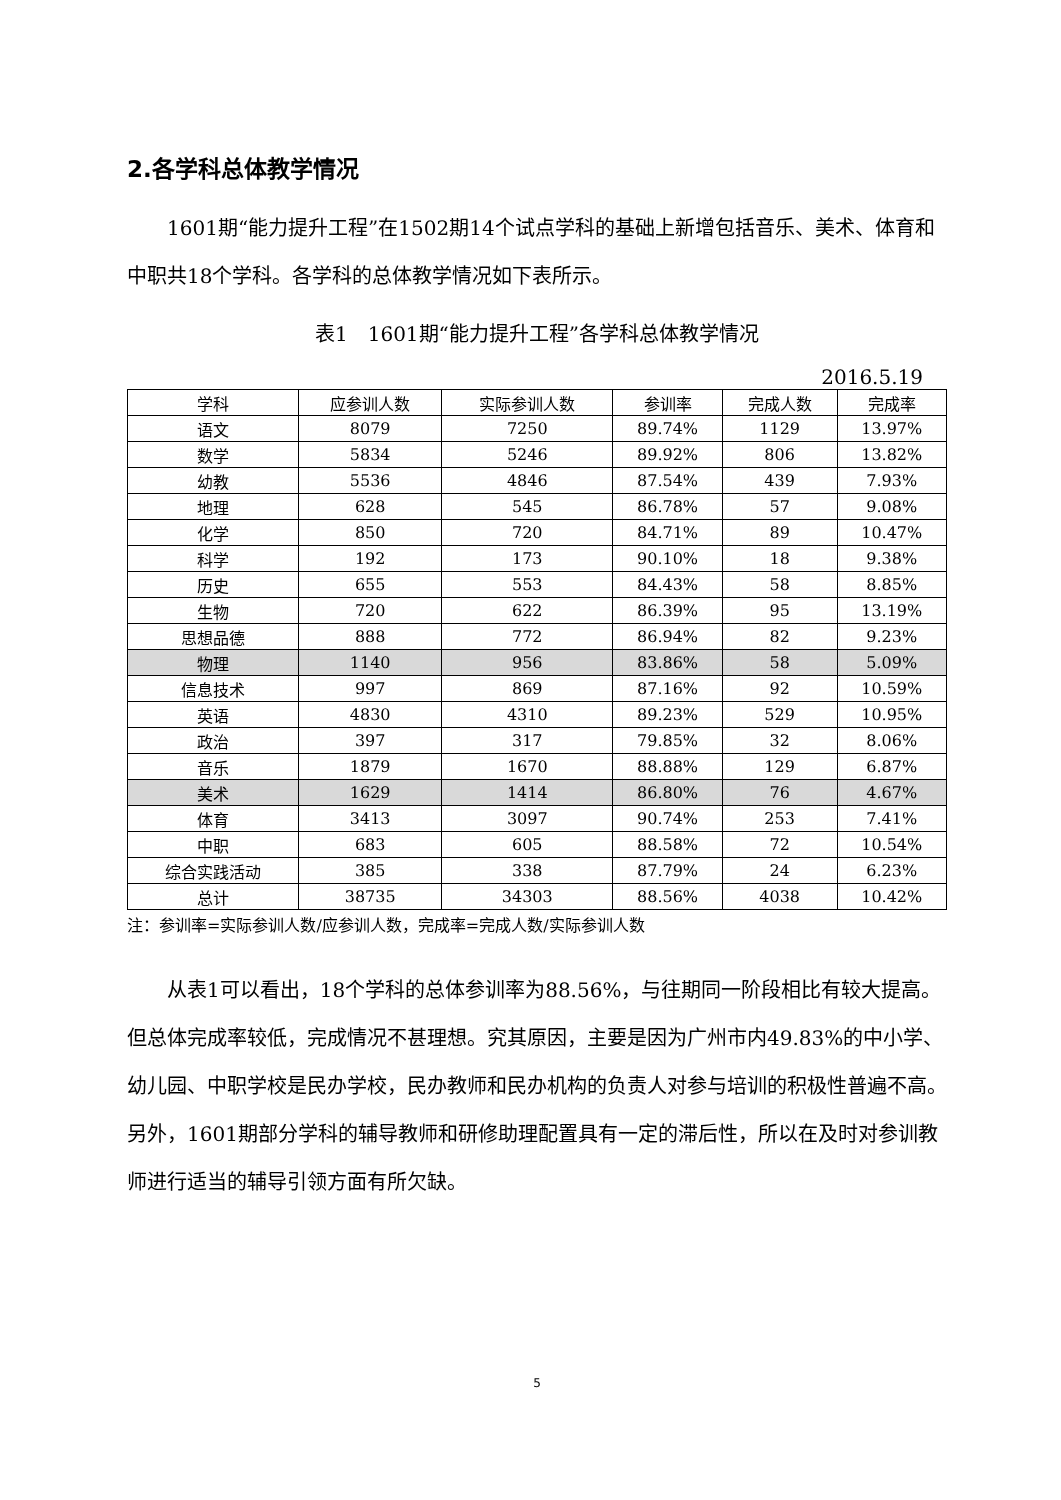2.各学科总体教学情况
1601期“能力提升工程”在1502期14个试点学科的基础上新增包括音乐、美术、体育和中职共18个学科。各学科的总体教学情况如下表所示。
表1　1601期“能力提升工程”各学科总体教学情况
2016.5.19
| 学科 | 应参训人数 | 实际参训人数 | 参训率 | 完成人数 | 完成率 |
| --- | --- | --- | --- | --- | --- |
| 语文 | 8079 | 7250 | 89.74% | 1129 | 13.97% |
| 数学 | 5834 | 5246 | 89.92% | 806 | 13.82% |
| 幼教 | 5536 | 4846 | 87.54% | 439 | 7.93% |
| 地理 | 628 | 545 | 86.78% | 57 | 9.08% |
| 化学 | 850 | 720 | 84.71% | 89 | 10.47% |
| 科学 | 192 | 173 | 90.10% | 18 | 9.38% |
| 历史 | 655 | 553 | 84.43% | 58 | 8.85% |
| 生物 | 720 | 622 | 86.39% | 95 | 13.19% |
| 思想品德 | 888 | 772 | 86.94% | 82 | 9.23% |
| 物理 | 1140 | 956 | 83.86% | 58 | 5.09% |
| 信息技术 | 997 | 869 | 87.16% | 92 | 10.59% |
| 英语 | 4830 | 4310 | 89.23% | 529 | 10.95% |
| 政治 | 397 | 317 | 79.85% | 32 | 8.06% |
| 音乐 | 1879 | 1670 | 88.88% | 129 | 6.87% |
| 美术 | 1629 | 1414 | 86.80% | 76 | 4.67% |
| 体育 | 3413 | 3097 | 90.74% | 253 | 7.41% |
| 中职 | 683 | 605 | 88.58% | 72 | 10.54% |
| 综合实践活动 | 385 | 338 | 87.79% | 24 | 6.23% |
| 总计 | 38735 | 34303 | 88.56% | 4038 | 10.42% |
注：参训率=实际参训人数/应参训人数，完成率=完成人数/实际参训人数
从表1可以看出，18个学科的总体参训率为88.56%，与往期同一阶段相比有较大提高。但总体完成率较低，完成情况不甚理想。究其原因，主要是因为广州市内49.83%的中小学、幼儿园、中职学校是民办学校，民办教师和民办机构的负责人对参与培训的积极性普遍不高。另外，1601期部分学科的辅导教师和研修助理配置具有一定的滞后性，所以在及时对参训教师进行适当的辅导引领方面有所欠缺。
5